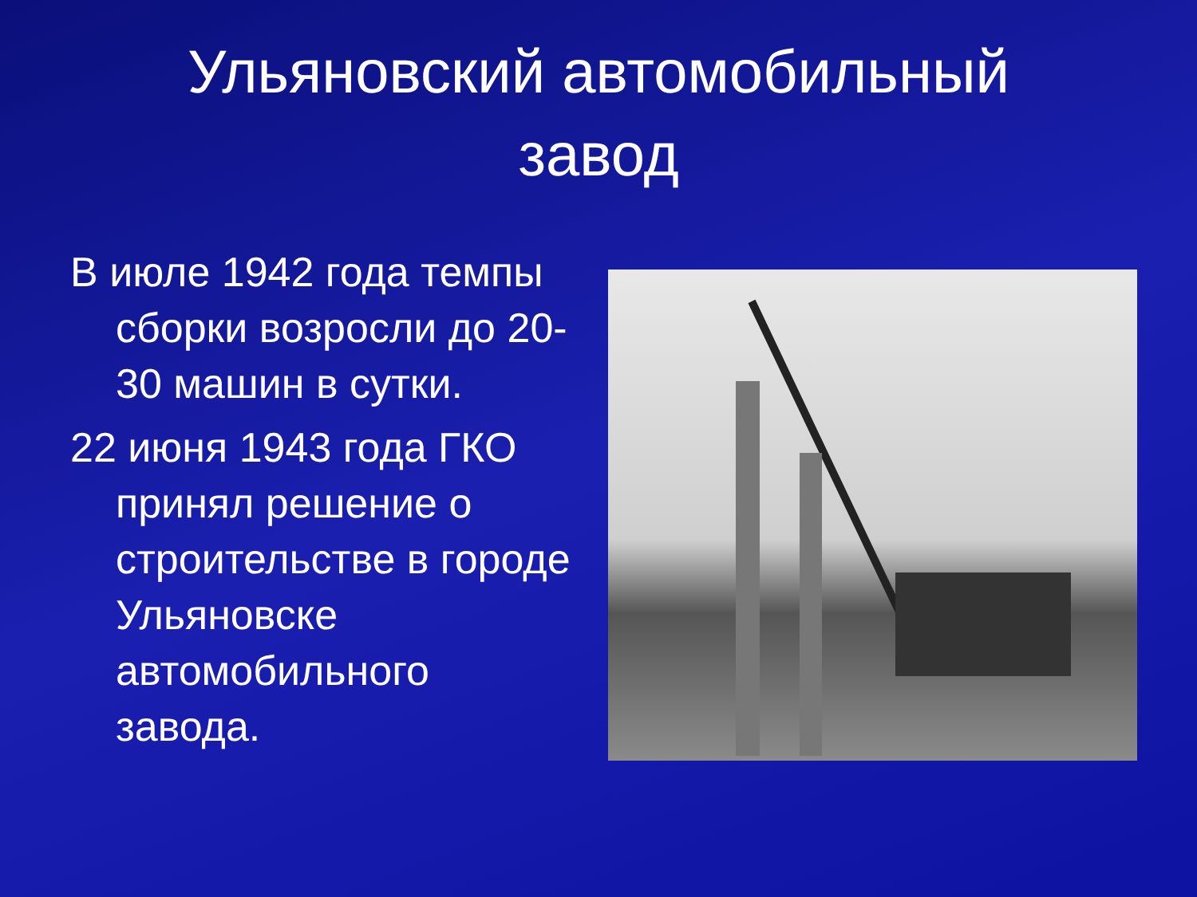Ульяновский автомобильный
завод
В июле 1942 года темпы сборки возросли до 20-30 машин в сутки.
22 июня 1943 года ГКО принял решение о строительстве в городе Ульяновске автомобильного завода.